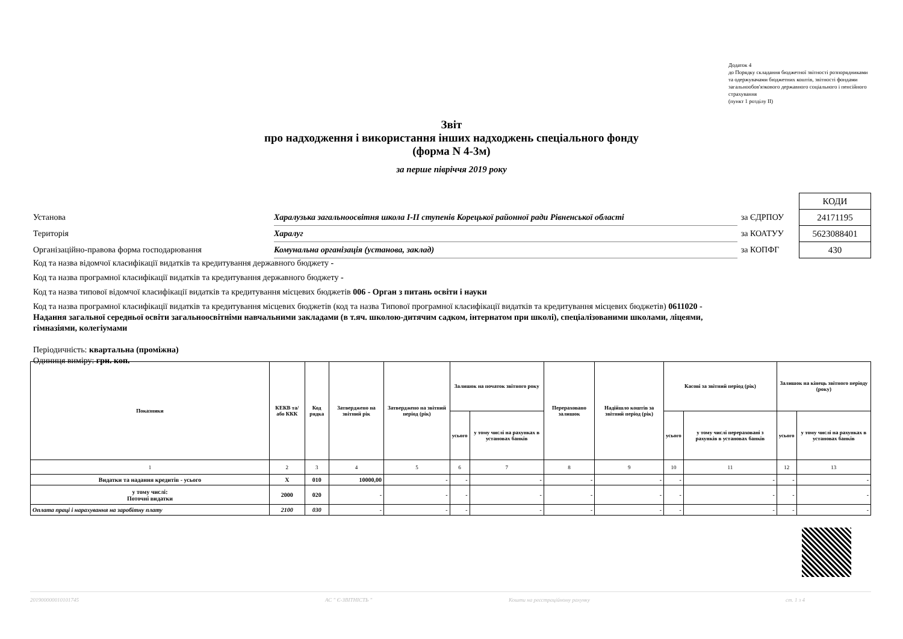Додаток 4
до Порядку складання бюджетної звітності розпорядниками та одержувачами бюджетних коштів, звітності фондами загальнообов'язкового державного соціального і пенсійного страхування
(пункт 1 розділу II)
Звіт
про надходження і використання інших надходжень спеціального фонду
(форма N 4-3м)
за перше півріччя 2019 року
| | | | КОДИ |
| Установа | Харалузька загальноосвітня школа I-II ступенів Корецької районної ради Рівненської області | за ЄДРПОУ | 24171195 |
| Територія | Харалуг | за КОАТУУ | 5623088401 |
| Організаційно-правова форма господарювання | Комунальна організація (установа, заклад) | за КОПФГ | 430 |
Код та назва відомчої класифікації видатків та кредитування державного бюджету -
Код та назва програмної класифікації видатків та кредитування державного бюджету -
Код та назва типової відомчої класифікації видатків та кредитування місцевих бюджетів 006 - Орган з питань освіти і науки
Код та назва програмної класифікації видатків та кредитування місцевих бюджетів (код та назва Типової програмної класифікації видатків та кредитування місцевих бюджетів) 0611020 - Надання загальної середньої освіти загальноосвітніми навчальними закладами (в т.яч. школою-дитячим садком, інтернатом при школі), спеціалізованими школами, ліцеями, гімназіями, колегіумами
Періодичність: квартальна (проміжна)
Одиниця виміру: грн. коп.
| Показники | КЕКВ та/або ККК | Код рядка | Затверджено на звітний рік | Затверджено на звітний період (рік) | Залишок на початок звітного року | | Перераховано залишок | Надійшло коштів за звітний період (рік) | Касові за звітний період (рік) | | Залишок на кінець звітного періоду (року) | |
| --- | --- | --- | --- | --- | --- | --- | --- | --- | --- | --- | --- | --- |
| | | | | | усього | у тому числі на рахунках в установах банків | | | усього | у тому числі перераховані з рахунків в установах банків | усього | у тому числі на рахунках в установах банків |
| 1 | 2 | 3 | 4 | 5 | 6 | 7 | 8 | 9 | 10 | 11 | 12 | 13 |
| Видатки та надання кредитів - усього | X | 010 | 10000,00 | - | - | - | - | - | - | - | - | - |
| у тому числі: Поточні видатки | 2000 | 020 | - | - | - | - | - | - | - | - | - | - |
| Оплата праці і нарахування на заробітну плату | 2100 | 030 | - | - | - | - | - | - | - | - | - | - |
201900000010101745 АС " Є-ЗВІТНІСТЬ " Кошти на реєстраційному рахунку ст. 1 з 4